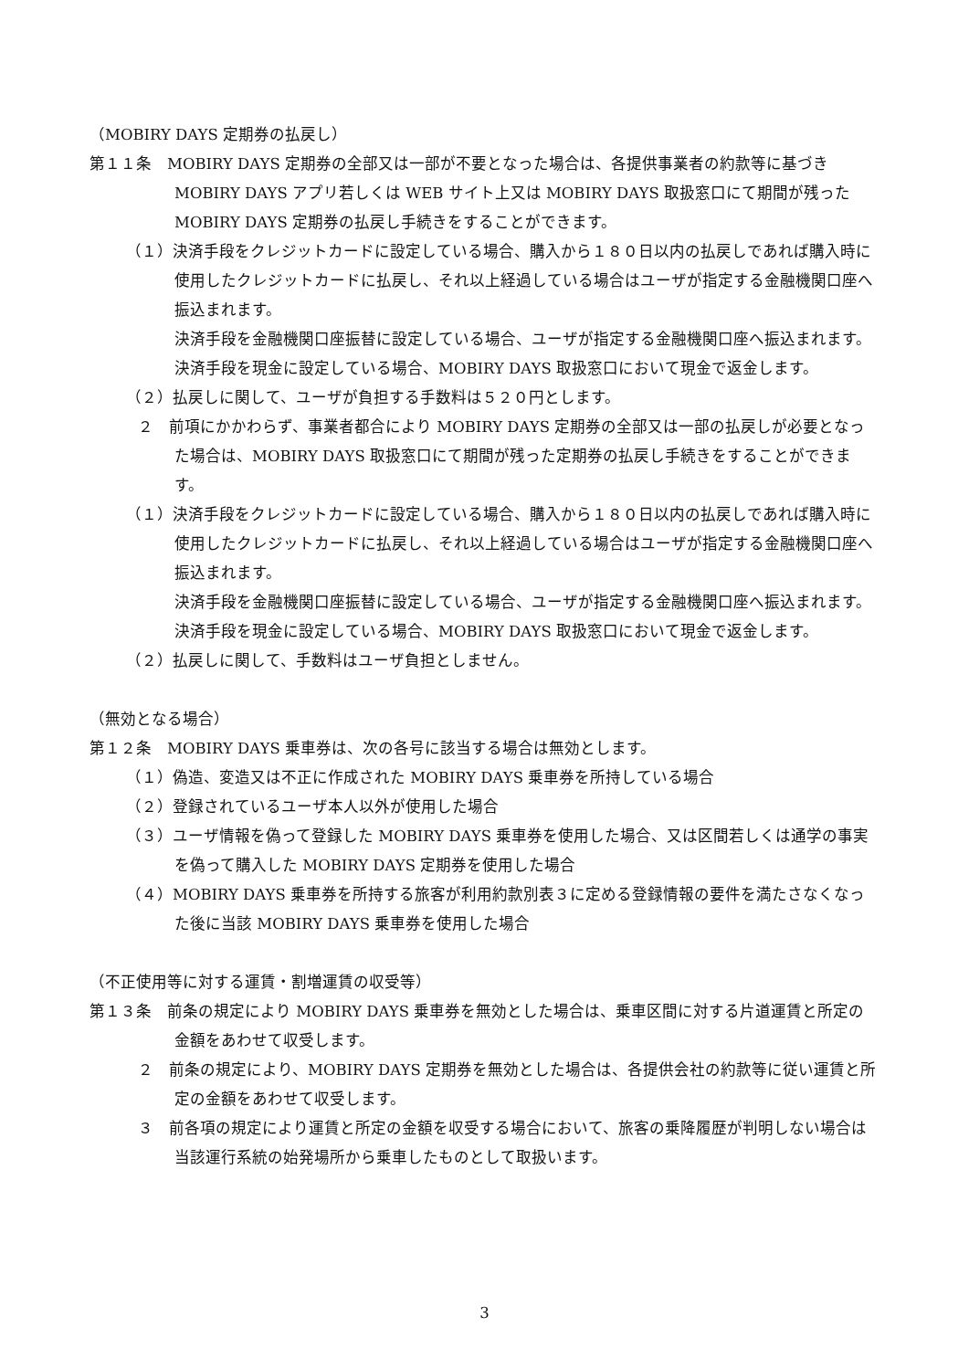（MOBIRY DAYS 定期券の払戻し）
第１１条　MOBIRY DAYS 定期券の全部又は一部が不要となった場合は、各提供事業者の約款等に基づき MOBIRY DAYS アプリ若しくは WEB サイト上又は MOBIRY DAYS 取扱窓口にて期間が残った MOBIRY DAYS 定期券の払戻し手続きをすることができます。
（１）決済手段をクレジットカードに設定している場合、購入から１８０日以内の払戻しであれば購入時に使用したクレジットカードに払戻し、それ以上経過している場合はユーザが指定する金融機関口座へ振込まれます。
決済手段を金融機関口座振替に設定している場合、ユーザが指定する金融機関口座へ振込まれます。
決済手段を現金に設定している場合、MOBIRY DAYS 取扱窓口において現金で返金します。
（２）払戻しに関して、ユーザが負担する手数料は５２０円とします。
２　前項にかかわらず、事業者都合により MOBIRY DAYS 定期券の全部又は一部の払戻しが必要となった場合は、MOBIRY DAYS 取扱窓口にて期間が残った定期券の払戻し手続きをすることができます。
（１）決済手段をクレジットカードに設定している場合、購入から１８０日以内の払戻しであれば購入時に使用したクレジットカードに払戻し、それ以上経過している場合はユーザが指定する金融機関口座へ振込まれます。
決済手段を金融機関口座振替に設定している場合、ユーザが指定する金融機関口座へ振込まれます。
決済手段を現金に設定している場合、MOBIRY DAYS 取扱窓口において現金で返金します。
（２）払戻しに関して、手数料はユーザ負担としません。
（無効となる場合）
第１２条　MOBIRY DAYS 乗車券は、次の各号に該当する場合は無効とします。
（１）偽造、変造又は不正に作成された MOBIRY DAYS 乗車券を所持している場合
（２）登録されているユーザ本人以外が使用した場合
（３）ユーザ情報を偽って登録した MOBIRY DAYS 乗車券を使用した場合、又は区間若しくは通学の事実を偽って購入した MOBIRY DAYS 定期券を使用した場合
（４）MOBIRY DAYS 乗車券を所持する旅客が利用約款別表３に定める登録情報の要件を満たさなくなった後に当該 MOBIRY DAYS 乗車券を使用した場合
（不正使用等に対する運賃・割増運賃の収受等）
第１３条　前条の規定により MOBIRY DAYS 乗車券を無効とした場合は、乗車区間に対する片道運賃と所定の金額をあわせて収受します。
２　前条の規定により、MOBIRY DAYS 定期券を無効とした場合は、各提供会社の約款等に従い運賃と所定の金額をあわせて収受します。
３　前各項の規定により運賃と所定の金額を収受する場合において、旅客の乗降履歴が判明しない場合は当該運行系統の始発場所から乗車したものとして取扱います。
3